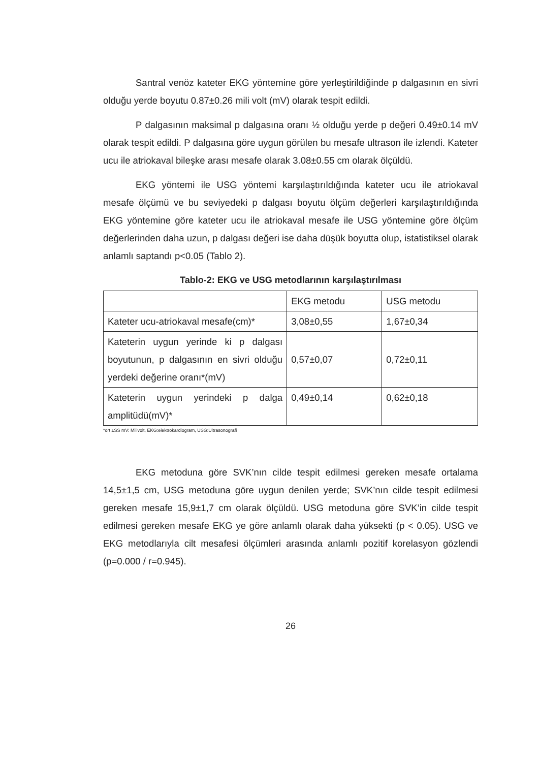Santral venöz kateter EKG yöntemine göre yerleştirildiğinde p dalgasının en sivri olduğu yerde boyutu 0.87±0.26 mili volt (mV) olarak tespit edildi.
P dalgasının maksimal p dalgasına oranı ½ olduğu yerde p değeri 0.49±0.14 mV olarak tespit edildi. P dalgasına göre uygun görülen bu mesafe ultrason ile izlendi. Kateter ucu ile atriokaval bileşke arası mesafe olarak 3.08±0.55 cm olarak ölçüldü.
EKG yöntemi ile USG yöntemi karşılaştırıldığında kateter ucu ile atriokaval mesafe ölçümü ve bu seviyedeki p dalgası boyutu ölçüm değerleri karşılaştırıldığında EKG yöntemine göre kateter ucu ile atriokaval mesafe ile USG yöntemine göre ölçüm değerlerinden daha uzun, p dalgası değeri ise daha düşük boyutta olup, istatistiksel olarak anlamlı saptandı p<0.05 (Tablo 2).
Tablo-2: EKG ve USG metodlarının karşılaştırılması
| | EKG metodu | USG metodu |
| Kateter ucu-atriokaval mesafe(cm)* | 3,08±0,55 | 1,67±0,34 |
| Kateterin uygun yerinde ki p dalgası boyutunun, p dalgasının en sivri olduğu yerdeki değerine oranı*(mV) | 0,57±0,07 | 0,72±0,11 |
| Kateterin uygun yerindeki p dalga amplitüdü(mV)* | 0,49±0,14 | 0,62±0,18 |
*ort ±SS mV: Milivolt, EKG:elektrokardiogram, USG:Ultrasonografi
EKG metoduna göre SVK’nın cilde tespit edilmesi gereken mesafe ortalama 14,5±1,5 cm, USG metoduna göre uygun denilen yerde; SVK’nın cilde tespit edilmesi gereken mesafe 15,9±1,7 cm olarak ölçüldü. USG metoduna göre SVK’in cilde tespit edilmesi gereken mesafe EKG ye göre anlamlı olarak daha yüksekti (p < 0.05). USG ve EKG metodlarıyla cilt mesafesi ölçümleri arasında anlamlı pozitif korelasyon gözlendi (p=0.000 / r=0.945).
26